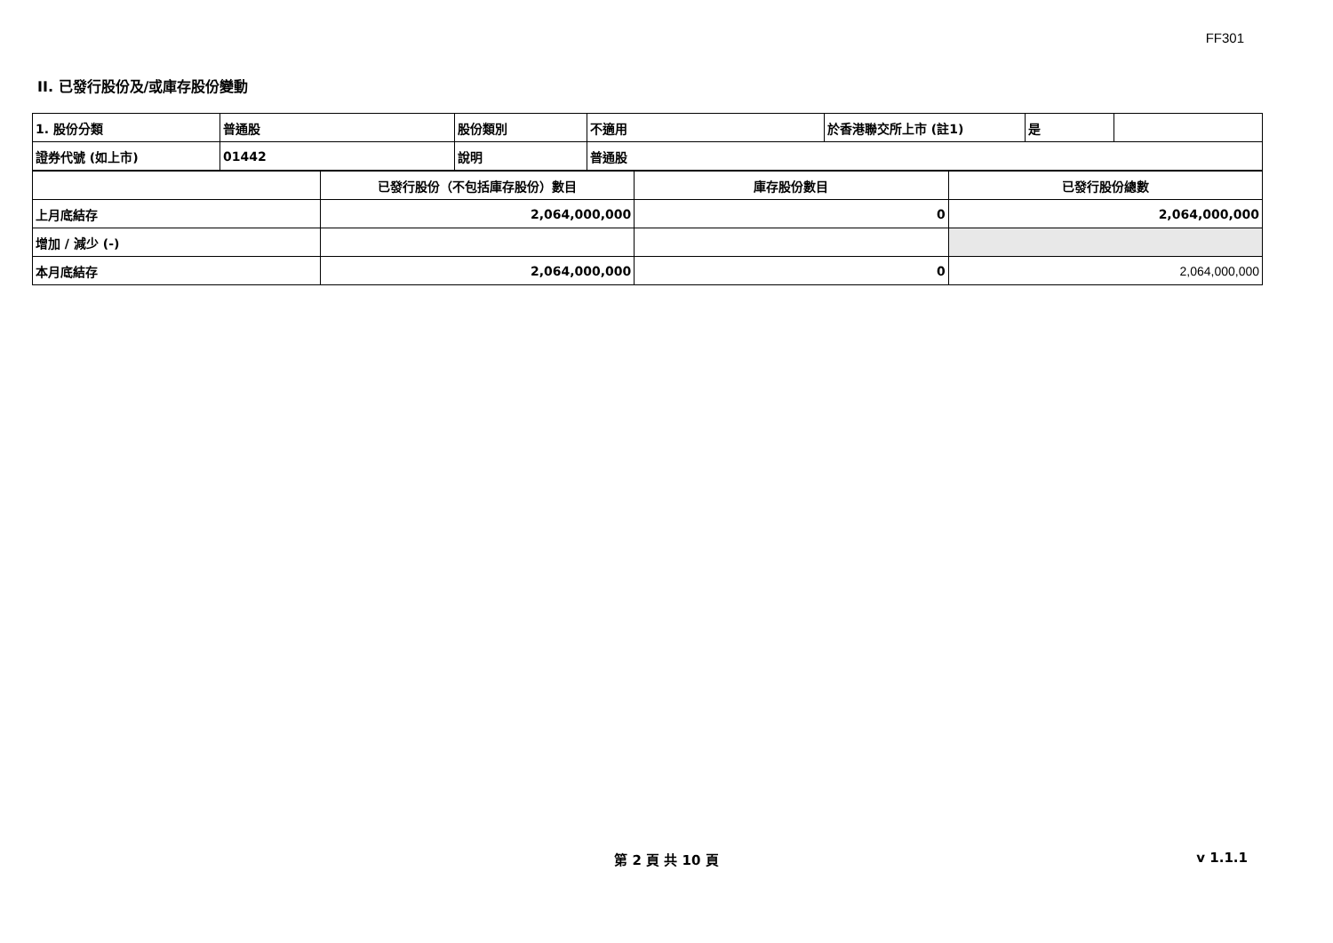FF301
II. 已發行股份及/或庫存股份變動
| 1. 股份分類 | 普通股 | 股份類別 | 不適用 | 於香港聯交所上市 (註1) | 是 | |
| 證券代號 (如上市) | 01442 | 說明 | 普通股 | | | |
| | 已發行股份（不包括庫存股份）數目 | 庫存股份數目 | 已發行股份總數 |
| --- | --- | --- | --- |
| 上月底結存 | 2,064,000,000 | 0 | 2,064,000,000 |
| 增加 / 減少 (-) | | | |
| 本月底結存 | 2,064,000,000 | 0 | 2,064,000,000 |
第 2 頁 共 10 頁 v 1.1.1